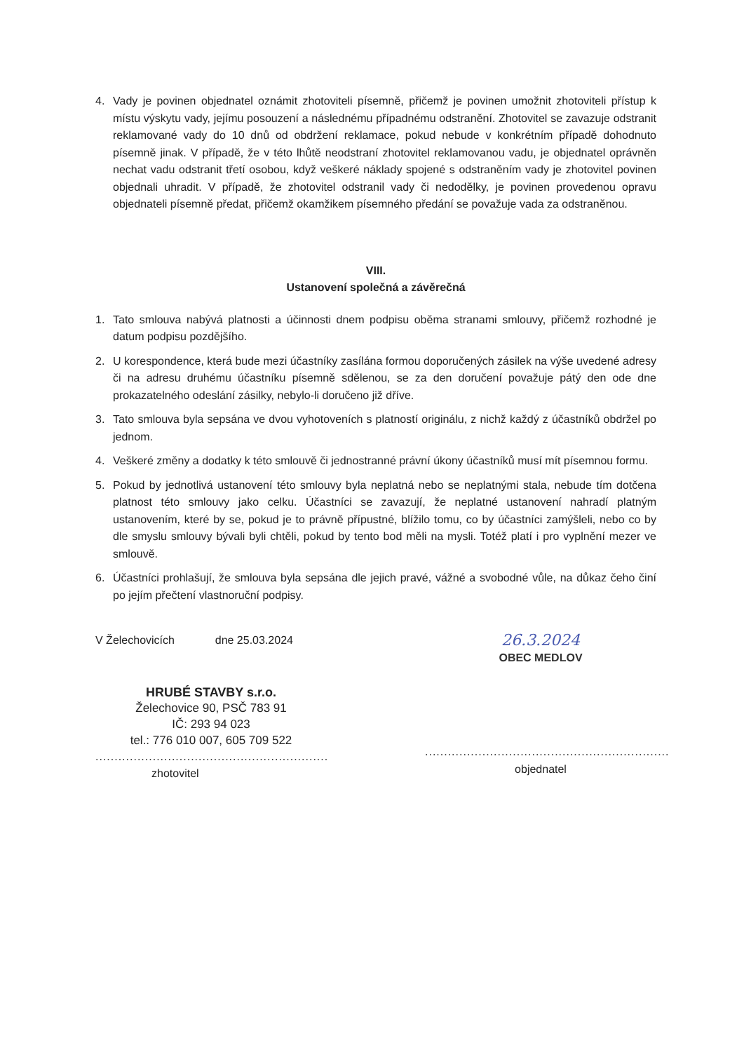4. Vady je povinen objednatel oznámit zhotoviteli písemně, přičemž je povinen umožnit zhotoviteli přístup k místu výskytu vady, jejímu posouzení a následnému případnému odstranění. Zhotovitel se zavazuje odstranit reklamované vady do 10 dnů od obdržení reklamace, pokud nebude v konkrétním případě dohodnuto písemně jinak. V případě, že v této lhůtě neodstraní zhotovitel reklamovanou vadu, je objednatel oprávněn nechat vadu odstranit třetí osobou, když veškeré náklady spojené s odstraněním vady je zhotovitel povinen objednali uhradit. V případě, že zhotovitel odstranil vady či nedodělky, je povinen provedenou opravu objednateli písemně předat, přičemž okamžikem písemného předání se považuje vada za odstraněnou.
VIII.
Ustanovení společná a závěrečná
1. Tato smlouva nabývá platnosti a účinnosti dnem podpisu oběma stranami smlouvy, přičemž rozhodné je datum podpisu pozdějšího.
2. U korespondence, která bude mezi účastníky zasílána formou doporučených zásilek na výše uvedené adresy či na adresu druhému účastníku písemně sdělenou, se za den doručení považuje pátý den ode dne prokazatelného odeslání zásilky, nebylo-li doručeno již dříve.
3. Tato smlouva byla sepsána ve dvou vyhotoveních s platností originálu, z nichž každý z účastníků obdržel po jednom.
4. Veškeré změny a dodatky k této smlouvě či jednostranné právní úkony účastníků musí mít písemnou formu.
5. Pokud by jednotlivá ustanovení této smlouvy byla neplatná nebo se neplatnými stala, nebude tím dotčena platnost této smlouvy jako celku. Účastníci se zavazují, že neplatné ustanovení nahradí platným ustanovením, které by se, pokud je to právně přípustné, blížilo tomu, co by účastníci zamýšleli, nebo co by dle smyslu smlouvy bývali byli chtěli, pokud by tento bod měli na mysli. Totéž platí i pro vyplnění mezer ve smlouvě.
6. Účastníci prohlašují, že smlouva byla sepsána dle jejich pravé, vážné a svobodné vůle, na důkaz čeho činí po jejím přečtení vlastnoruční podpisy.
V Želechovicích dne 25.03.2024
HRUBÉ STAVBY s.r.o.
Želechovice 90, PSČ 783 91
IČ: 293 94 023
tel.: 776 010 007, 605 709 522
.............................................................
zhotovitel
26.3.2024
OBEC MEDLOV
................................................................
objednatel